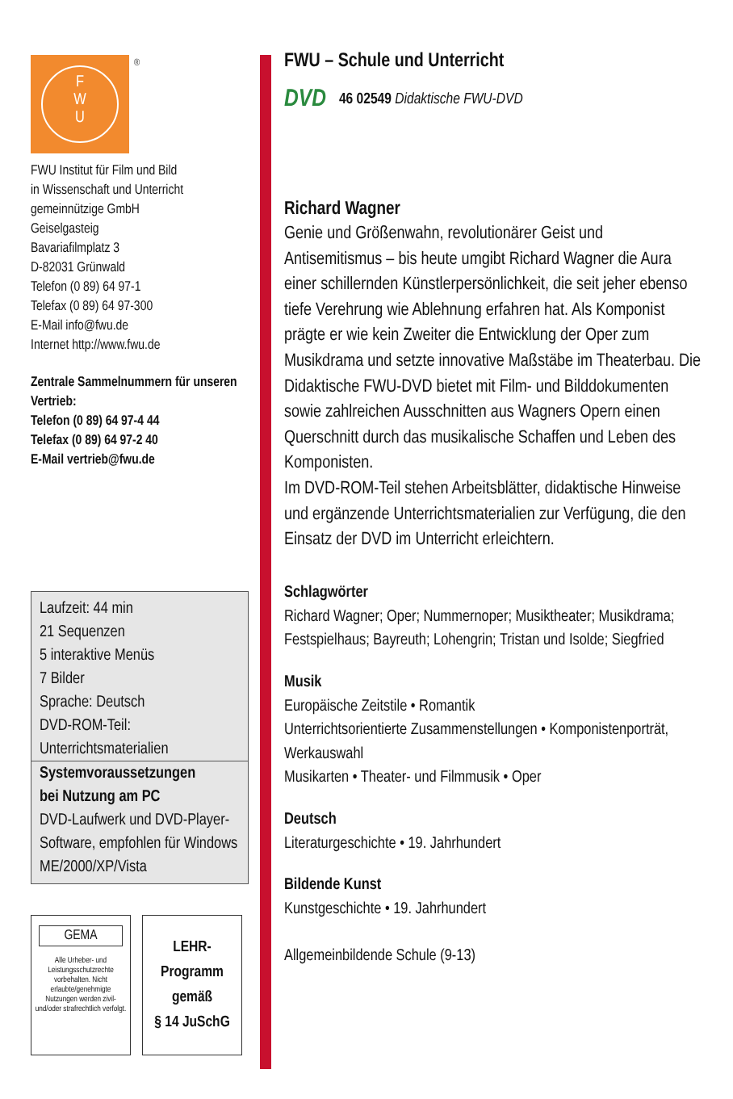F
W
U
®
FWU Institut für Film und Bild
in Wissenschaft und Unterricht
gemeinnützige GmbH
Geiselgasteig
Bavariafilmplatz 3
D-82031 Grünwald
Telefon (0 89) 64 97-1
Telefax (0 89) 64 97-300
E-Mail info@fwu.de
Internet http://www.fwu.de
Zentrale Sammelnummern für unseren Vertrieb:
Telefon (0 89) 64 97-4 44
Telefax (0 89) 64 97-2 40
E-Mail vertrieb@fwu.de
Laufzeit: 44 min
21 Sequenzen
5 interaktive Menüs
7 Bilder
Sprache: Deutsch
DVD-ROM-Teil:
Unterrichtsmaterialien
Systemvoraussetzungen
bei Nutzung am PC
DVD-Laufwerk und DVD-Player-Software, empfohlen für Windows ME/2000/XP/Vista
GEMA
Alle Urheber- und Leistungsschutzrechte vorbehalten. Nicht erlaubte/genehmigte Nutzungen werden zivil- und/oder strafrechtlich verfolgt.
LEHR-
Programm
gemäß
§ 14 JuSchG
FWU – Schule und Unterricht
DVD 46 02549 Didaktische FWU-DVD
Richard Wagner
Genie und Größenwahn, revolutionärer Geist und Antisemitismus – bis heute umgibt Richard Wagner die Aura einer schillernden Künstlerpersönlichkeit, die seit jeher ebenso tiefe Verehrung wie Ablehnung erfahren hat. Als Komponist prägte er wie kein Zweiter die Entwicklung der Oper zum Musikdrama und setzte innovative Maßstäbe im Theaterbau. Die Didaktische FWU-DVD bietet mit Film- und Bilddokumenten sowie zahlreichen Ausschnitten aus Wagners Opern einen Querschnitt durch das musikalische Schaffen und Leben des Komponisten.
Im DVD-ROM-Teil stehen Arbeitsblätter, didaktische Hinweise und ergänzende Unterrichtsmaterialien zur Verfügung, die den Einsatz der DVD im Unterricht erleichtern.
Schlagwörter
Richard Wagner; Oper; Nummernoper; Musiktheater; Musikdrama; Festspielhaus; Bayreuth; Lohengrin; Tristan und Isolde; Siegfried
Musik
Europäische Zeitstile • Romantik
Unterrichtsorientierte Zusammenstellungen • Komponistenporträt, Werkauswahl
Musikarten • Theater- und Filmmusik • Oper
Deutsch
Literaturgeschichte • 19. Jahrhundert
Bildende Kunst
Kunstgeschichte • 19. Jahrhundert
Allgemeinbildende Schule (9-13)